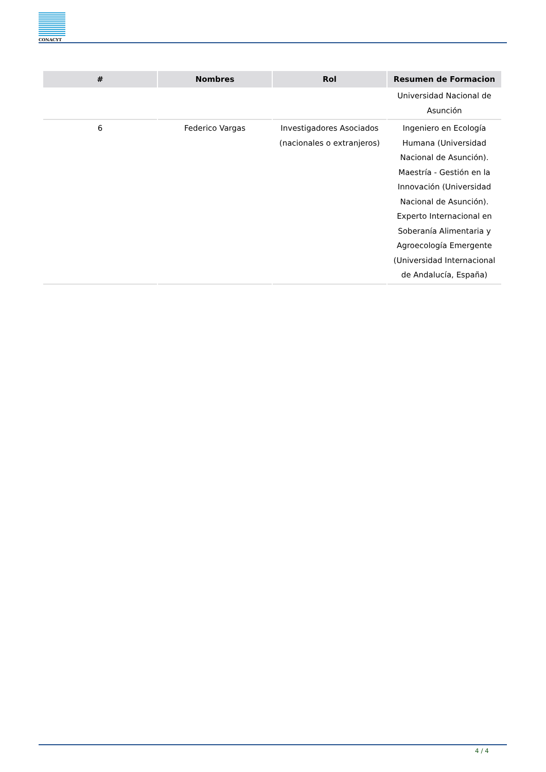CONACYT
| # | Nombres | Rol | Resumen de Formacion |
| --- | --- | --- | --- |
| | | | Universidad Nacional de Asunción |
| 6 | Federico Vargas | Investigadores Asociados (nacionales o extranjeros) | Ingeniero en Ecología Humana (Universidad Nacional de Asunción). Maestría - Gestión en la Innovación (Universidad Nacional de Asunción). Experto Internacional en Soberanía Alimentaria y Agroecología Emergente (Universidad Internacional de Andalucía, España) |
4 / 4